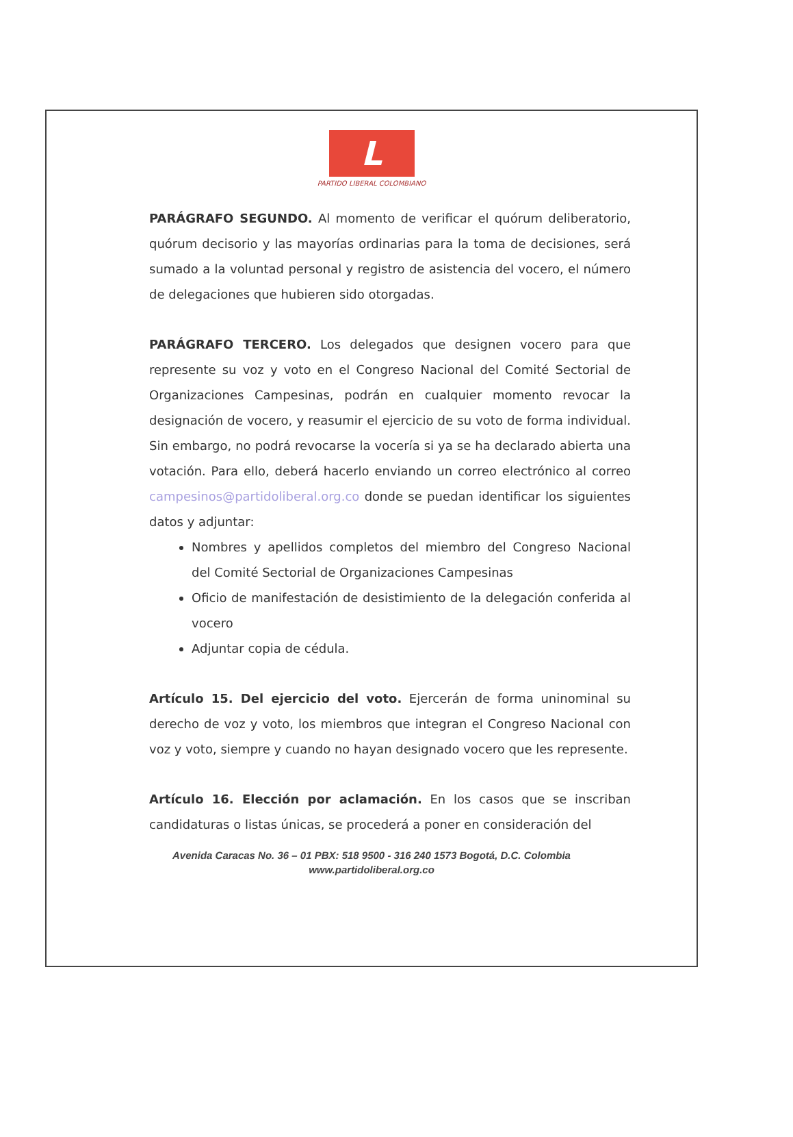L
PARTIDO LIBERAL COLOMBIANO
PARÁGRAFO SEGUNDO. Al momento de verificar el quórum deliberatorio, quórum decisorio y las mayorías ordinarias para la toma de decisiones, será sumado a la voluntad personal y registro de asistencia del vocero, el número de delegaciones que hubieren sido otorgadas.
PARÁGRAFO TERCERO. Los delegados que designen vocero para que represente su voz y voto en el Congreso Nacional del Comité Sectorial de Organizaciones Campesinas, podrán en cualquier momento revocar la designación de vocero, y reasumir el ejercicio de su voto de forma individual. Sin embargo, no podrá revocarse la vocería si ya se ha declarado abierta una votación. Para ello, deberá hacerlo enviando un correo electrónico al correo campesinos@partidoliberal.org.co donde se puedan identificar los siguientes datos y adjuntar:
Nombres y apellidos completos del miembro del Congreso Nacional del Comité Sectorial de Organizaciones Campesinas
Oficio de manifestación de desistimiento de la delegación conferida al vocero
Adjuntar copia de cédula.
Artículo 15. Del ejercicio del voto. Ejercerán de forma uninominal su derecho de voz y voto, los miembros que integran el Congreso Nacional con voz y voto, siempre y cuando no hayan designado vocero que les represente.
Artículo 16. Elección por aclamación. En los casos que se inscriban candidaturas o listas únicas, se procederá a poner en consideración del
Avenida Caracas No. 36 – 01 PBX: 518 9500 - 316 240 1573 Bogotá, D.C. Colombia
www.partidoliberal.org.co